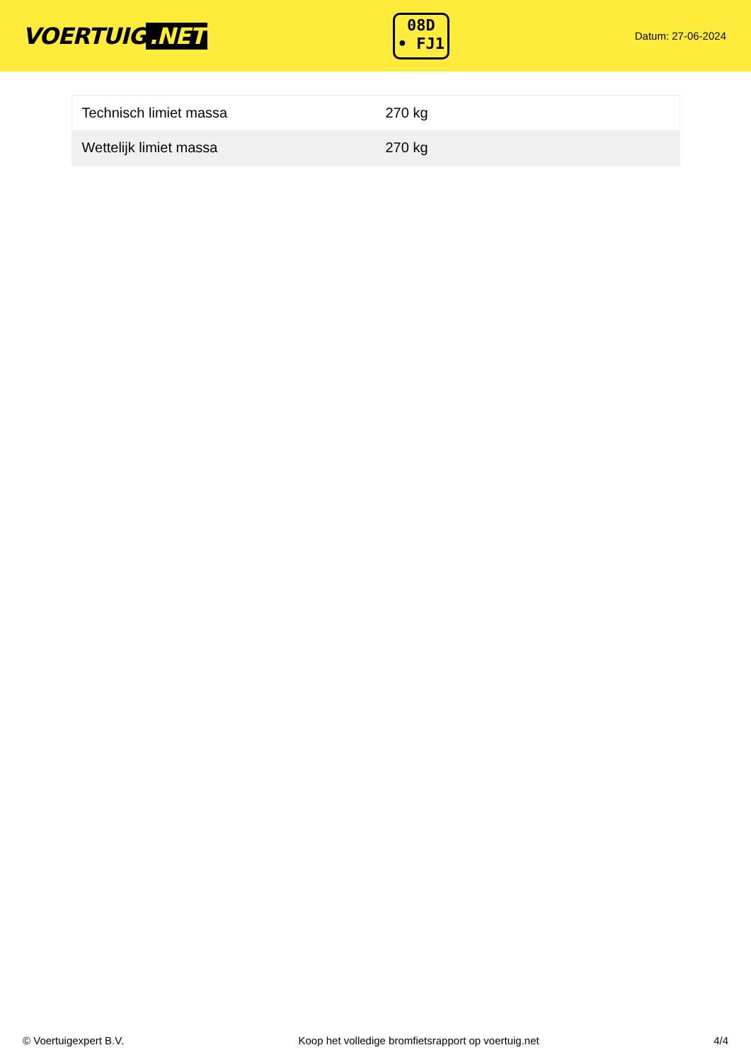VOERTUIG.NET
08D
• FJ1
Datum: 27-06-2024
| Technisch limiet massa | 270 kg |
| Wettelijk limiet massa | 270 kg |
© Voertuigexpert B.V. Koop het volledige bromfietsrapport op voertuig.net 4/4